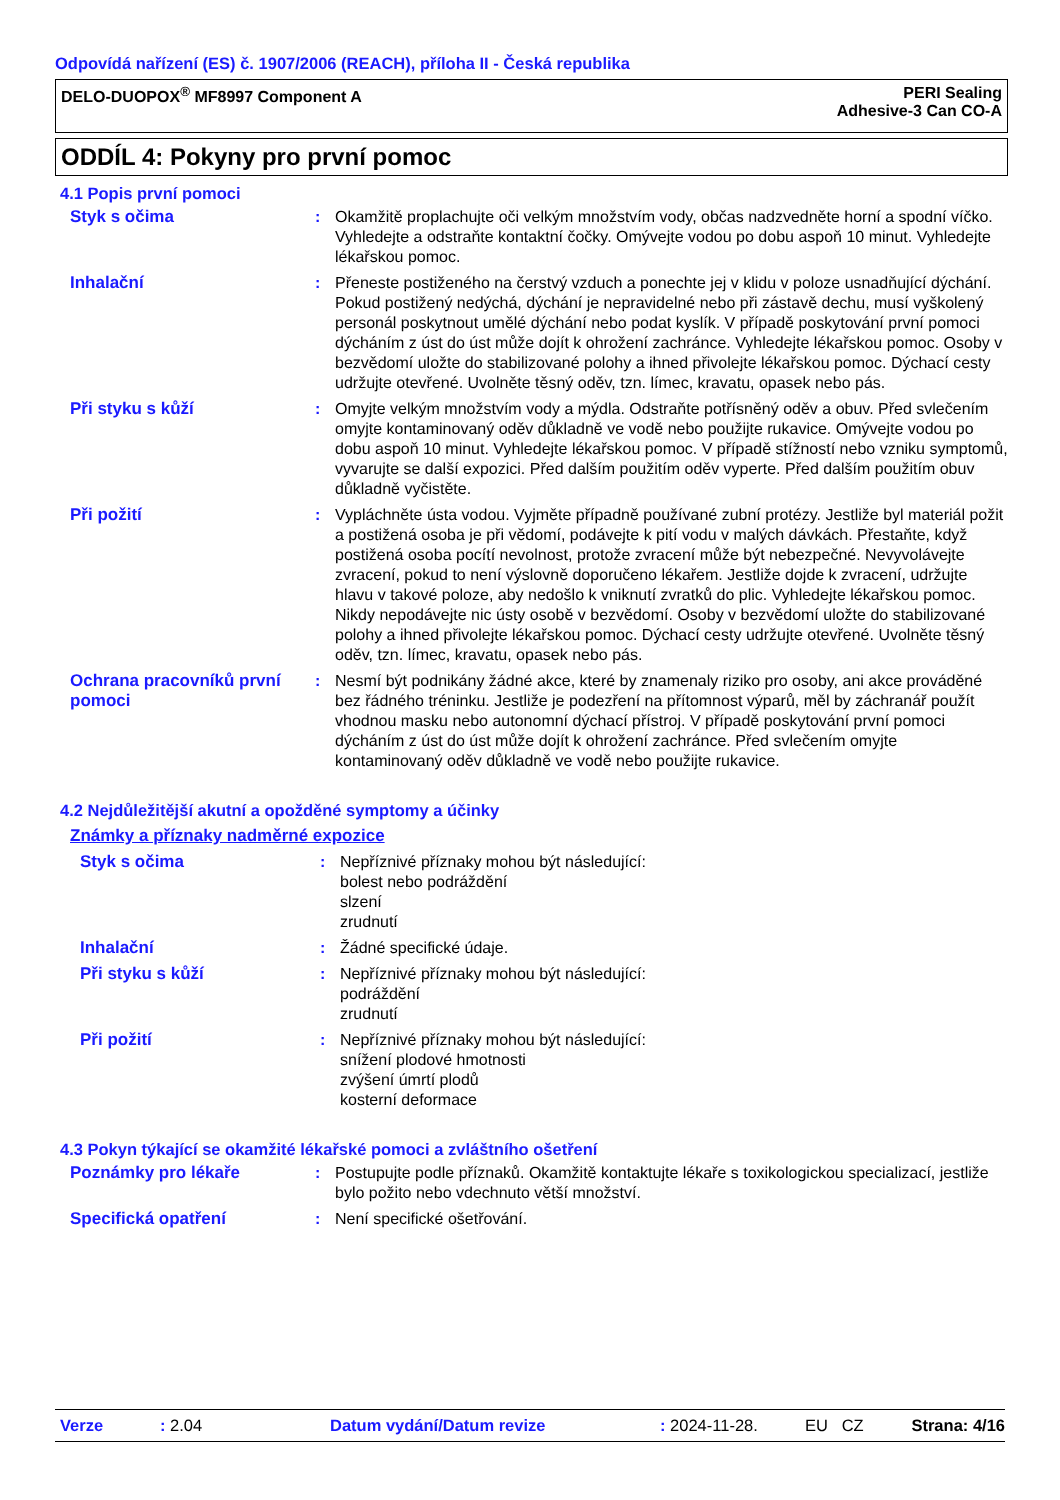Odpovídá nařízení (ES) č. 1907/2006 (REACH), příloha II - Česká republika
DELO-DUOPOX<sup>®</sup> MF8997 Component A
PERI Sealing
Adhesive-3 Can CO-A
ODDÍL 4: Pokyny pro první pomoc
4.1 Popis první pomoci
Styk s očima : Okamžitě proplachujte oči velkým množstvím vody, občas nadzvedněte horní a spodní víčko. Vyhledejte a odstraňte kontaktní čočky. Omývejte vodou po dobu aspoň 10 minut. Vyhledejte lékařskou pomoc.
Inhalační : Přeneste postiženého na čerstvý vzduch a ponechte jej v klidu v poloze usnadňující dýchání. Pokud postižený nedýchá, dýchání je nepravidelné nebo při zástavě dechu, musí vyškolený personál poskytnout umělé dýchání nebo podat kyslík. V případě poskytování první pomoci dýcháním z úst do úst může dojít k ohrožení zachránce. Vyhledejte lékařskou pomoc. Osoby v bezvědomí uložte do stabilizované polohy a ihned přivolejte lékařskou pomoc. Dýchací cesty udržujte otevřené. Uvolněte těsný oděv, tzn. límec, kravatu, opasek nebo pás.
Při styku s kůží : Omyjte velkým množstvím vody a mýdla. Odstraňte potřísněný oděv a obuv. Před svlečením omyjte kontaminovaný oděv důkladně ve vodě nebo použijte rukavice. Omývejte vodou po dobu aspoň 10 minut. Vyhledejte lékařskou pomoc. V případě stížností nebo vzniku symptomů, vyvarujte se další expozici. Před dalším použitím oděv vyperte. Před dalším použitím obuv důkladně vyčistěte.
Při požití : Vypláchněte ústa vodou. Vyjměte případně používané zubní protézy. Jestliže byl materiál požit a postižená osoba je při vědomí, podávejte k pití vodu v malých dávkách. Přestaňte, když postižená osoba pocítí nevolnost, protože zvracení může být nebezpečné. Nevyvolávejte zvracení, pokud to není výslovně doporučeno lékařem. Jestliže dojde k zvracení, udržujte hlavu v takové poloze, aby nedošlo k vniknutí zvratků do plic. Vyhledejte lékařskou pomoc. Nikdy nepodávejte nic ústy osobě v bezvědomí. Osoby v bezvědomí uložte do stabilizované polohy a ihned přivolejte lékařskou pomoc. Dýchací cesty udržujte otevřené. Uvolněte těsný oděv, tzn. límec, kravatu, opasek nebo pás.
Ochrana pracovníků první pomoci
: Nesmí být podnikány žádné akce, které by znamenaly riziko pro osoby, ani akce prováděné bez řádného tréninku. Jestliže je podezření na přítomnost výparů, měl by záchranář použít vhodnou masku nebo autonomní dýchací přístroj. V případě poskytování první pomoci dýcháním z úst do úst může dojít k ohrožení zachránce. Před svlečením omyjte kontaminovaný oděv důkladně ve vodě nebo použijte rukavice.
4.2 Nejdůležitější akutní a opožděné symptomy a účinky
Známky a příznaky nadměrné expozice
Styk s očima : Nepříznivé příznaky mohou být následující:
bolest nebo podráždění
slzení
zrudnutí
Inhalační : Žádné specifické údaje.
Při styku s kůží : Nepříznivé příznaky mohou být následující:
podráždění
zrudnutí
Při požití : Nepříznivé příznaky mohou být následující:
snížení plodové hmotnosti
zvýšení úmrtí plodů
kosterní deformace
4.3 Pokyn týkající se okamžité lékařské pomoci a zvláštního ošetření
Poznámky pro lékaře : Postupujte podle příznaků. Okamžitě kontaktujte lékaře s toxikologickou specializací, jestliže bylo požito nebo vdechnuto větší množství.
Specifická opatření : Není specifické ošetřování.
Verze: 2.04 Datum vydání/Datum revize: 2024-11-28. EU CZ Strana: 4/16